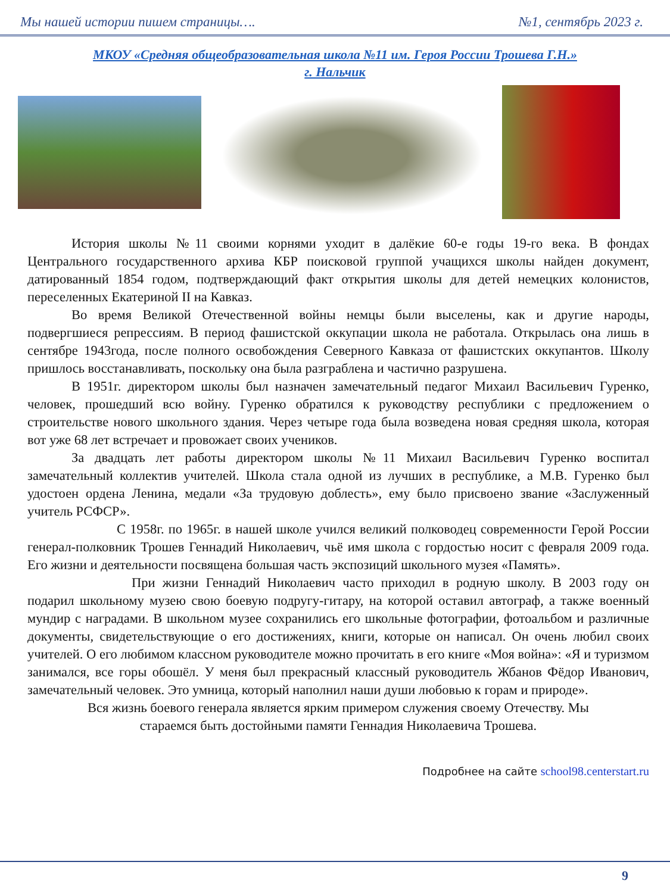Мы нашей истории пишем страницы…. №1, сентябрь 2023 г.
МКОУ «Средняя общеобразовательная школа №11 им. Героя России Трошева Г.Н.»
г. Нальчик
История школы №11 своими корнями уходит в далёкие 60-е годы 19-го века. В фондах Центрального государственного архива КБР поисковой группой учащихся школы найден документ, датированный 1854 годом, подтверждающий факт открытия школы для детей немецких колонистов, переселенных Екатериной II на Кавказ.
Во время Великой Отечественной войны немцы были выселены, как и другие народы, подвергшиеся репрессиям. В период фашистской оккупации школа не работала. Открылась она лишь в сентябре 1943года, после полного освобождения Северного Кавказа от фашистских оккупантов. Школу пришлось восстанавливать, поскольку она была разграблена и частично разрушена.
В 1951г. директором школы был назначен замечательный педагог Михаил Васильевич Гуренко, человек, прошедший всю войну. Гуренко обратился к руководству республики с предложением о строительстве нового школьного здания. Через четыре года была возведена новая средняя школа, которая вот уже 68 лет встречает и провожает своих учеников.
За двадцать лет работы директором школы №11 Михаил Васильевич Гуренко воспитал замечательный коллектив учителей. Школа стала одной из лучших в республике, а М.В. Гуренко был удостоен ордена Ленина, медали «За трудовую доблесть», ему было присвоено звание «Заслуженный учитель РСФСР».
С 1958г. по 1965г. в нашей школе учился великий полководец современности Герой России генерал-полковник Трошев Геннадий Николаевич, чьё имя школа с гордостью носит с февраля 2009 года. Его жизни и деятельности посвящена большая часть экспозиций школьного музея «Память».
При жизни Геннадий Николаевич часто приходил в родную школу. В 2003 году он подарил школьному музею свою боевую подругу-гитару, на которой оставил автограф, а также военный мундир с наградами. В школьном музее сохранились его школьные фотографии, фотоальбом и различные документы, свидетельствующие о его достижениях, книги, которые он написал. Он очень любил своих учителей. О его любимом классном руководителе можно прочитать в его книге «Моя война»: «Я и туризмом занимался, все горы обошёл. У меня был прекрасный классный руководитель Жбанов Фёдор Иванович, замечательный человек. Это умница, который наполнил наши души любовью к горам и природе».
Вся жизнь боевого генерала является ярким примером служения своему Отечеству. Мы
стараемся быть достойными памяти Геннадия Николаевича Трошева.
Подробнее на сайте school98.centerstart.ru
9